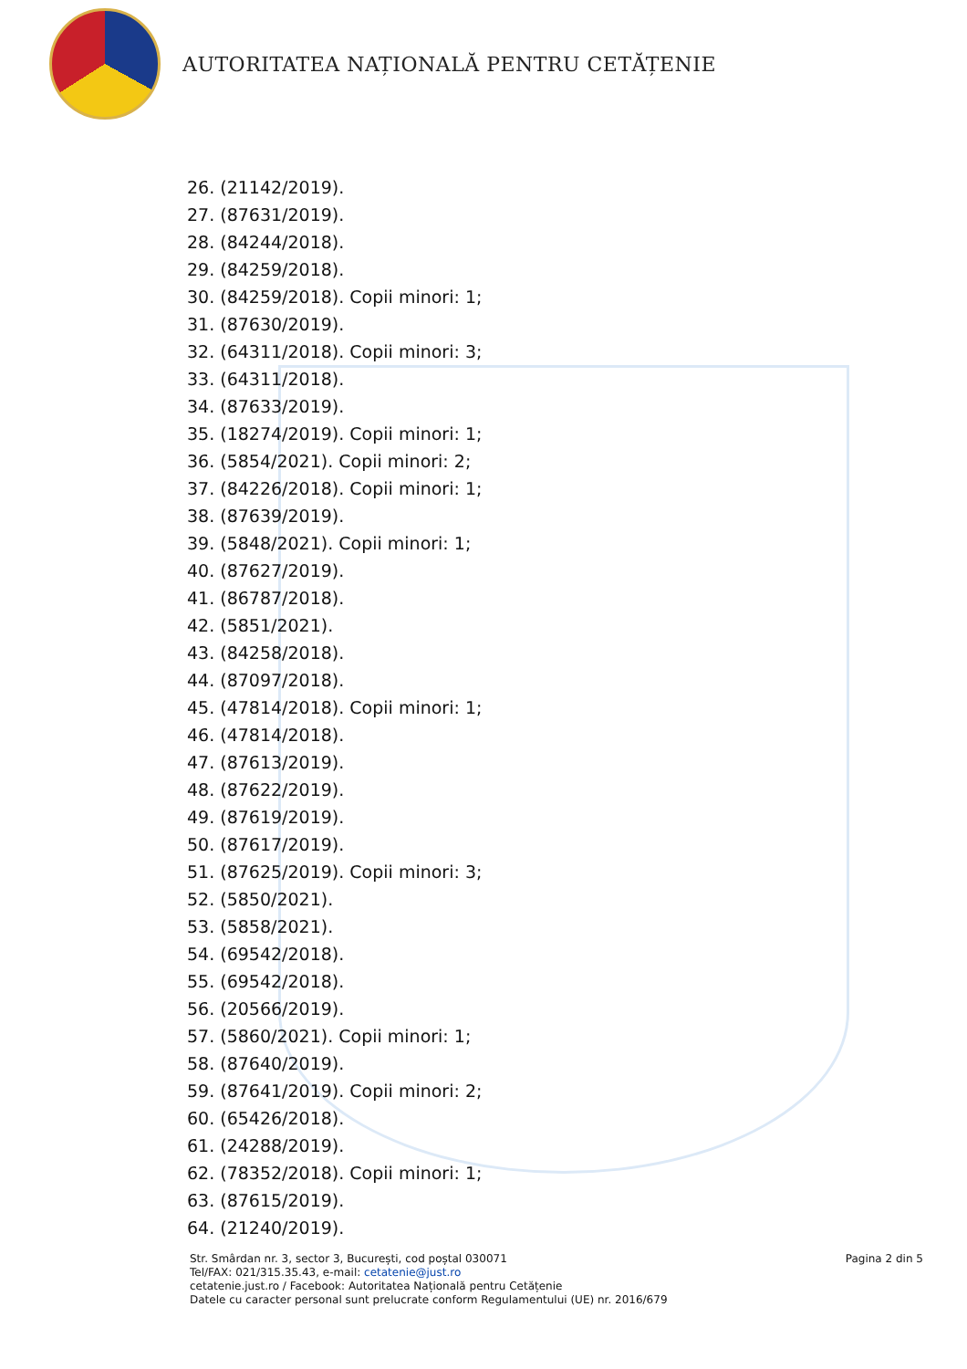AUTORITATEA NAȚIONALĂ PENTRU CETĂȚENIE
26. (21142/2019).
27. (87631/2019).
28. (84244/2018).
29. (84259/2018).
30. (84259/2018). Copii minori: 1;
31. (87630/2019).
32. (64311/2018). Copii minori: 3;
33. (64311/2018).
34. (87633/2019).
35. (18274/2019). Copii minori: 1;
36. (5854/2021). Copii minori: 2;
37. (84226/2018). Copii minori: 1;
38. (87639/2019).
39. (5848/2021). Copii minori: 1;
40. (87627/2019).
41. (86787/2018).
42. (5851/2021).
43. (84258/2018).
44. (87097/2018).
45. (47814/2018). Copii minori: 1;
46. (47814/2018).
47. (87613/2019).
48. (87622/2019).
49. (87619/2019).
50. (87617/2019).
51. (87625/2019). Copii minori: 3;
52. (5850/2021).
53. (5858/2021).
54. (69542/2018).
55. (69542/2018).
56. (20566/2019).
57. (5860/2021). Copii minori: 1;
58. (87640/2019).
59. (87641/2019). Copii minori: 2;
60. (65426/2018).
61. (24288/2019).
62. (78352/2018). Copii minori: 1;
63. (87615/2019).
64. (21240/2019).
Str. Smârdan nr. 3, sector 3, București, cod poștal 030071
Tel/FAX: 021/315.35.43, e-mail: cetatenie@just.ro
cetatenie.just.ro / Facebook: Autoritatea Națională pentru Cetățenie
Datele cu caracter personal sunt prelucrate conform Regulamentului (UE) nr. 2016/679
Pagina 2 din 5